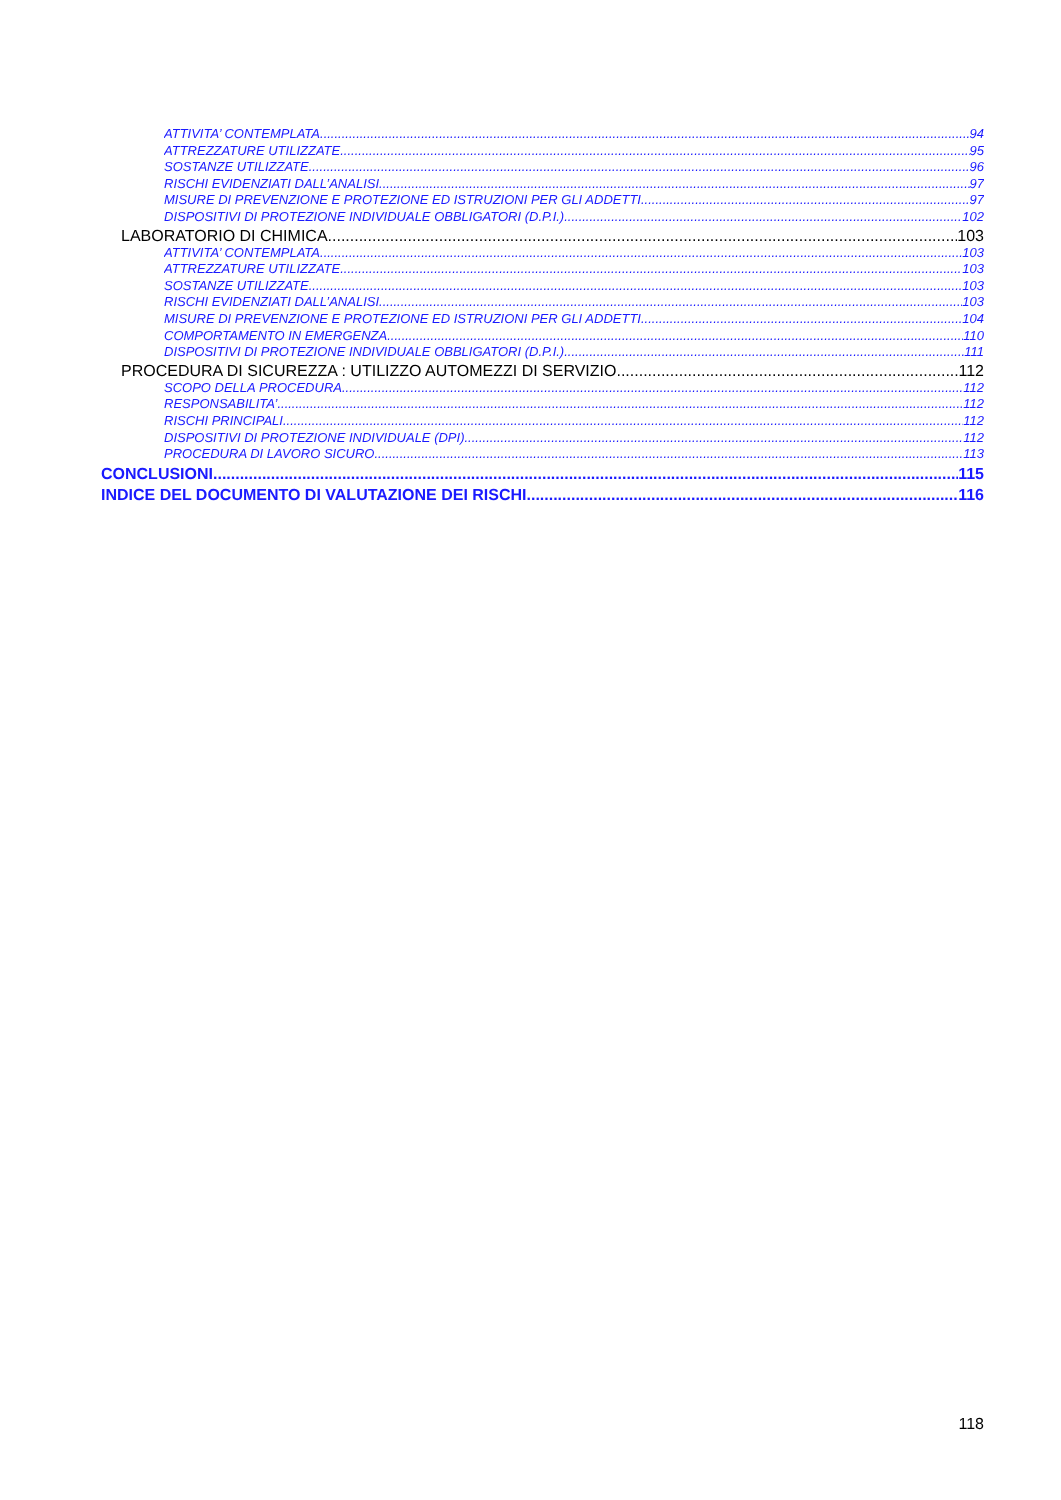ATTIVITA’ CONTEMPLATA 94
ATTREZZATURE UTILIZZATE 95
SOSTANZE UTILIZZATE 96
RISCHI EVIDENZIATI DALL’ANALISI 97
MISURE DI PREVENZIONE E PROTEZIONE ED ISTRUZIONI PER GLI ADDETTI 97
DISPOSITIVI DI PROTEZIONE INDIVIDUALE OBBLIGATORI (D.P.I.) 102
LABORATORIO DI CHIMICA 103
ATTIVITA’ CONTEMPLATA 103
ATTREZZATURE UTILIZZATE 103
SOSTANZE UTILIZZATE 103
RISCHI EVIDENZIATI DALL’ANALISI 103
MISURE DI PREVENZIONE E PROTEZIONE ED ISTRUZIONI PER GLI ADDETTI 104
COMPORTAMENTO IN EMERGENZA 110
DISPOSITIVI DI PROTEZIONE INDIVIDUALE OBBLIGATORI (D.P.I.) 111
PROCEDURA DI SICUREZZA : UTILIZZO AUTOMEZZI DI SERVIZIO 112
SCOPO DELLA PROCEDURA 112
RESPONSABILITA’ 112
RISCHI PRINCIPALI 112
DISPOSITIVI DI PROTEZIONE INDIVIDUALE (DPI) 112
PROCEDURA DI LAVORO SICURO 113
CONCLUSIONI 115
INDICE DEL DOCUMENTO DI VALUTAZIONE DEI RISCHI 116
118